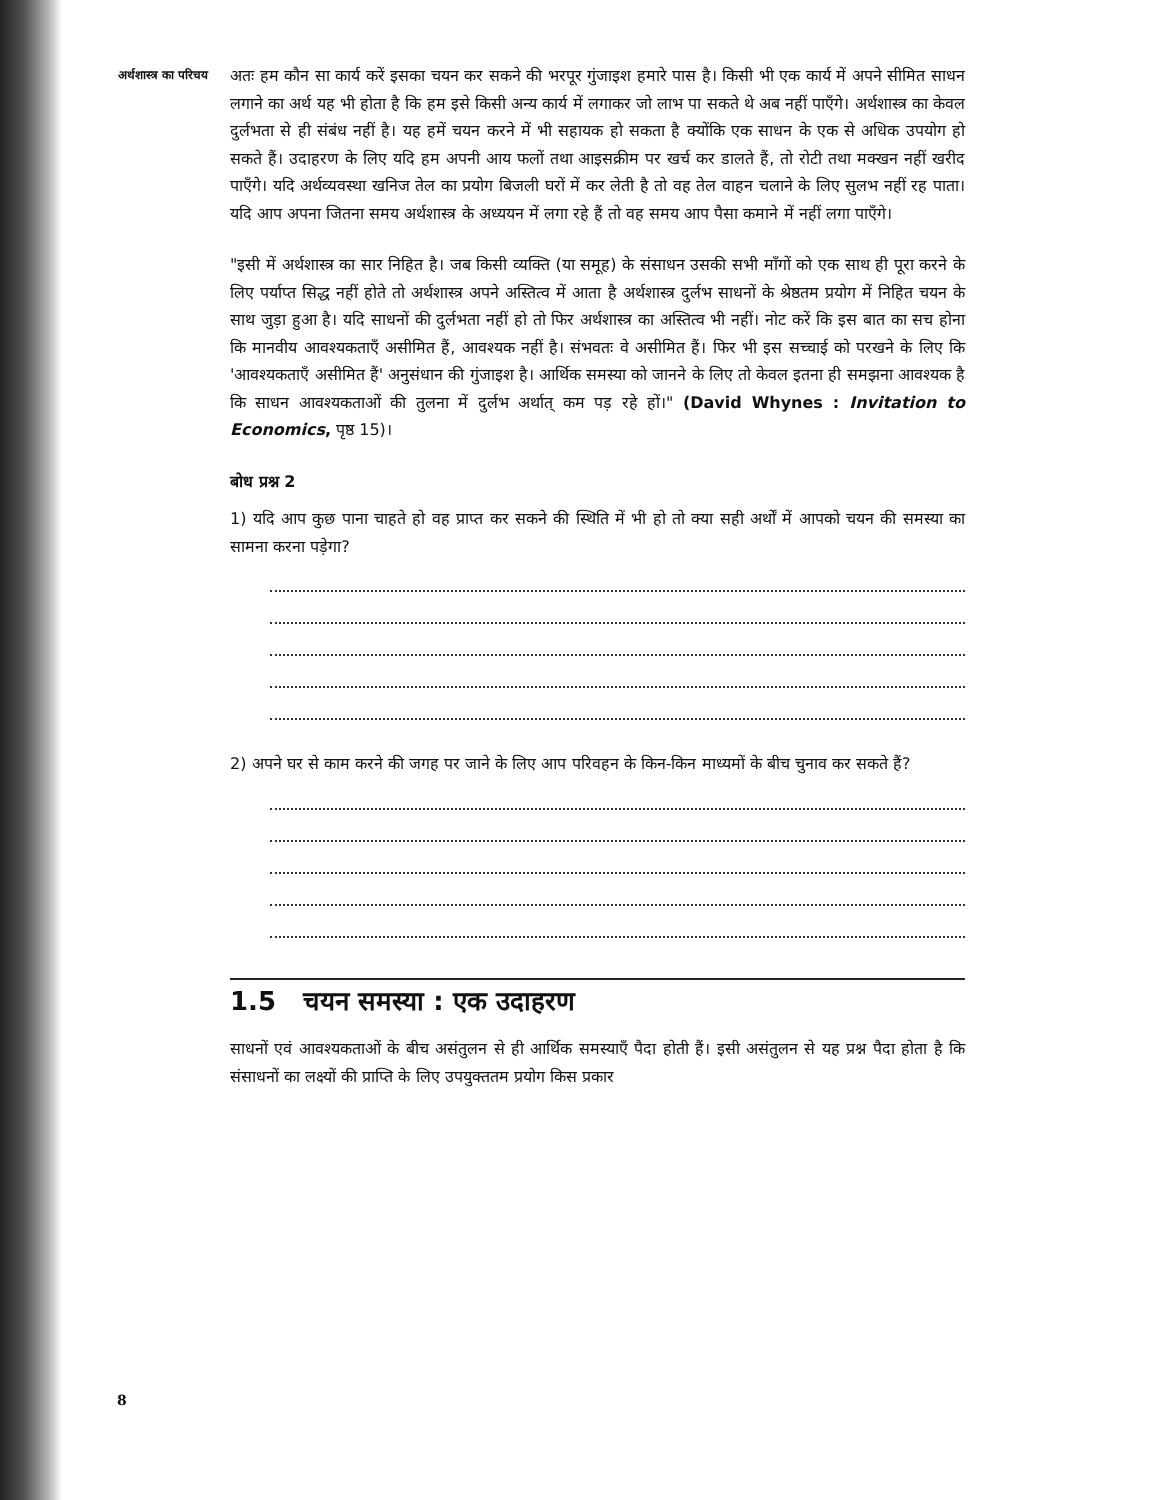अर्थशास्त्र का परिचय
अतः हम कौन सा कार्य करें इसका चयन कर सकने की भरपूर गुंजाइश हमारे पास है। किसी भी एक कार्य में अपने सीमित साधन लगाने का अर्थ यह भी होता है कि हम इसे किसी अन्य कार्य में लगाकर जो लाभ पा सकते थे अब नहीं पाएँगे। अर्थशास्त्र का केवल दुर्लभता से ही संबंध नहीं है। यह हमें चयन करने में भी सहायक हो सकता है क्योंकि एक साधन के एक से अधिक उपयोग हो सकते हैं। उदाहरण के लिए यदि हम अपनी आय फलों तथा आइसक्रीम पर खर्च कर डालते हैं, तो रोटी तथा मक्खन नहीं खरीद पाएँगे। यदि अर्थव्यवस्था खनिज तेल का प्रयोग बिजली घरों में कर लेती है तो वह तेल वाहन चलाने के लिए सुलभ नहीं रह पाता। यदि आप अपना जितना समय अर्थशास्त्र के अध्ययन में लगा रहे हैं तो वह समय आप पैसा कमाने में नहीं लगा पाएँगे।
"इसी में अर्थशास्त्र का सार निहित है। जब किसी व्यक्ति (या समूह) के संसाधन उसकी सभी माँगों को एक साथ ही पूरा करने के लिए पर्याप्त सिद्ध नहीं होते तो अर्थशास्त्र अपने अस्तित्व में आता है अर्थशास्त्र दुर्लभ साधनों के श्रेष्ठतम प्रयोग में निहित चयन के साथ जुड़ा हुआ है। यदि साधनों की दुर्लभता नहीं हो तो फिर अर्थशास्त्र का अस्तित्व भी नहीं। नोट करें कि इस बात का सच होना कि मानवीय आवश्यकताएँ असीमित हैं, आवश्यक नहीं है। संभवतः वे असीमित हैं। फिर भी इस सच्चाई को परखने के लिए कि 'आवश्यकताएँ असीमित हैं' अनुसंधान की गुंजाइश है। आर्थिक समस्या को जानने के लिए तो केवल इतना ही समझना आवश्यक है कि साधन आवश्यकताओं की तुलना में दुर्लभ अर्थात् कम पड़ रहे हों।" (David Whynes : Invitation to Economics, पृष्ठ 15)।
बोध प्रश्न 2
1) यदि आप कुछ पाना चाहते हो वह प्राप्त कर सकने की स्थिति में भी हो तो क्या सही अर्थों में आपको चयन की समस्या का सामना करना पड़ेगा?
2) अपने घर से काम करने की जगह पर जाने के लिए आप परिवहन के किन-किन माध्यमों के बीच चुनाव कर सकते हैं?
1.5 चयन समस्या : एक उदाहरण
साधनों एवं आवश्यकताओं के बीच असंतुलन से ही आर्थिक समस्याएँ पैदा होती हैं। इसी असंतुलन से यह प्रश्न पैदा होता है कि संसाधनों का लक्ष्यों की प्राप्ति के लिए उपयुक्ततम प्रयोग किस प्रकार
8